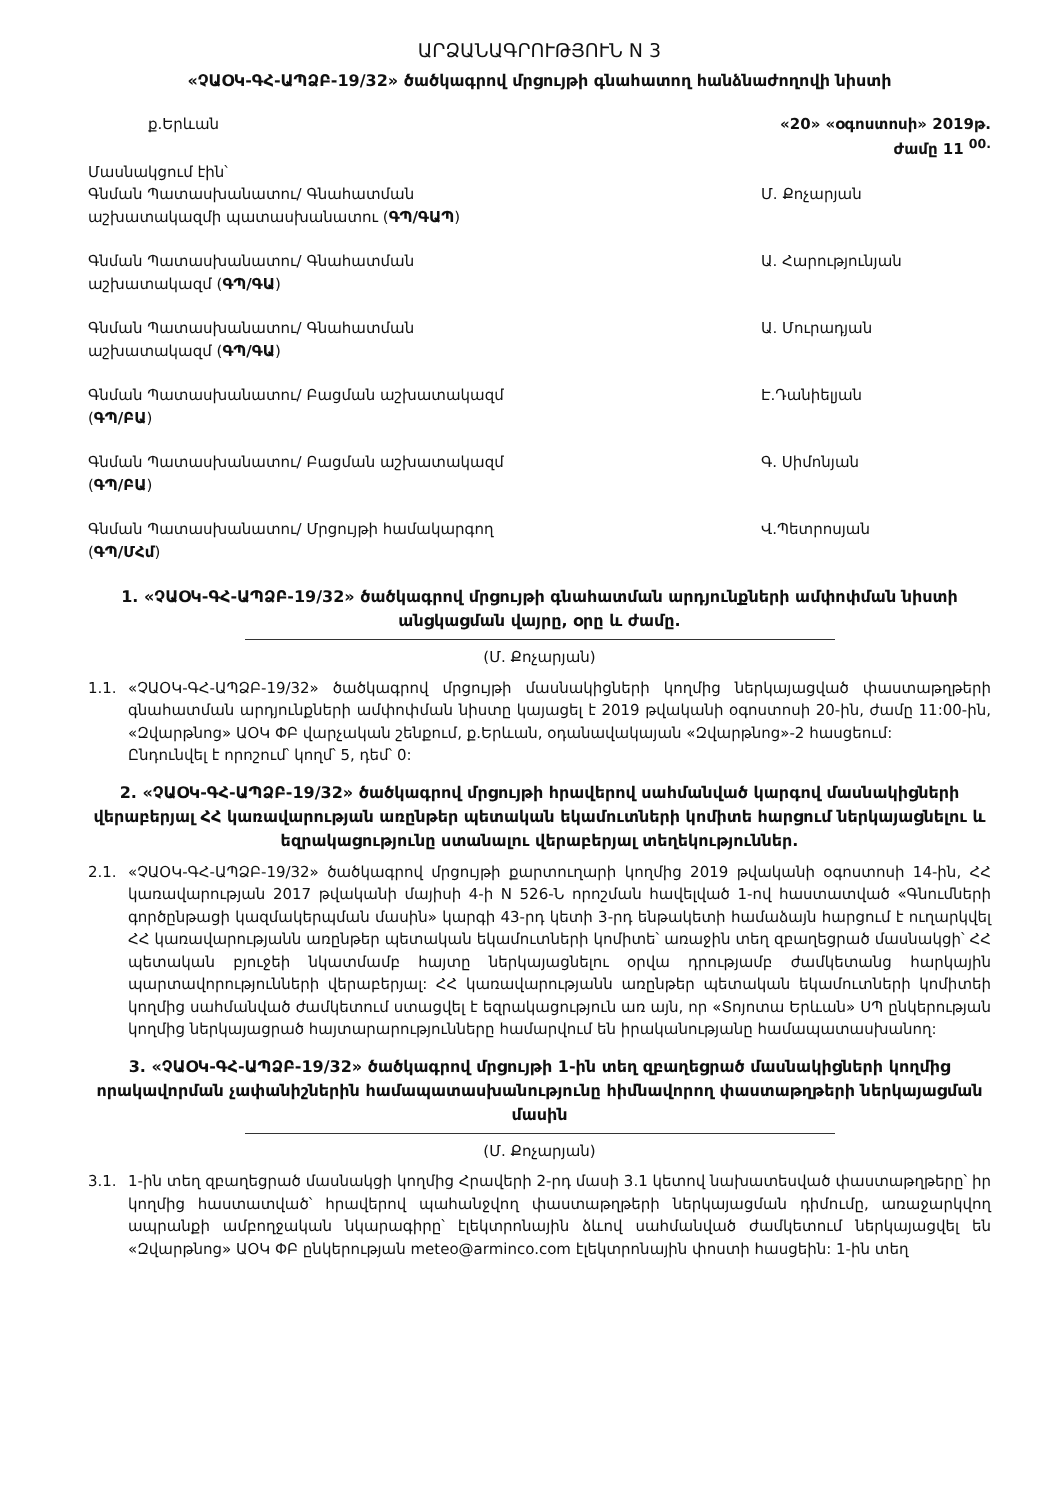ԱՐՁԱՆԱԳՐՈՒԹՅՈՒՆ N 3
«ՉԱՕԿ-ԳՀ-ԱՊՁԲ-19/32» ծածկագրով մրցույթի գնահատող հանձնաժողովի նիստի
ք.Երևան «20» «օգոստոսի» 2019թ.
ժամը 11 <sup>00.</sup>
Մասնակցում էին՝
Գնման Պատասխանատու/ Գնահատման աշխատակազմի պատասխանատու (ԳՊ/ԳԱՊ)
Մ. Քոչարյան
Գնման Պատասխանատու/ Գնահատման աշխատակազմ (ԳՊ/ԳԱ) Ա. Հարությունյան
Գնման Պատասխանատու/ Գնահատման աշխատակազմ (ԳՊ/ԳԱ) Ա. Մուրադյան
Գնման Պատասխանատու/ Բացման աշխատակազմ (ԳՊ/ԲԱ) Է.Դանիելյան
Գնման Պատասխանատու/ Բացման աշխատակազմ (ԳՊ/ԲԱ) Գ. Սիմոնյան
Գնման Պատասխանատու/ Մրցույթի համակարգող (ԳՊ/ՄՀմ) Վ.Պետրոսյան
1. «ՉԱՕԿ-ԳՀ-ԱՊՁԲ-19/32» ծածկագրով մրցույթի գնահատման արդյունքների ամփոփման նիստի անցկացման վայրը, օրը և ժամը.
(Մ. Քոչարյան)
1.1. «ՉԱՕԿ-ԳՀ-ԱՊՁԲ-19/32» ծածկագրով մրցույթի մասնակիցների կողմից ներկայացված փաստաթղթերի գնահատման արդյունքների ամփոփման նիստը կայացել է 2019 թվականի օգոստոսի 20-ին, ժամը 11:00-ին, «Զվարթնոց» ԱՕԿ ՓԲ վարչական շենքում, ք.Երևան, օդանավակայան «Զվարթնոց»-2 հասցեում:
Ընդունվել է որոշում՝ կողմ՝ 5, դեմ՝ 0:
2. «ՉԱՕԿ-ԳՀ-ԱՊՁԲ-19/32» ծածկագրով մրցույթի հրավերով սահմանված կարգով մասնակիցների վերաբերյալ ՀՀ կառավարության առընթեր պետական եկամուտների կոմիտե հարցում ներկայացնելու և եզրակացությունը ստանալու վերաբերյալ տեղեկություններ.
2.1. «ՉԱՕԿ-ԳՀ-ԱՊՁԲ-19/32» ծածկագրով մրցույթի քարտուղարի կողմից 2019 թվականի օգոստոսի 14-ին, ՀՀ կառավարության 2017 թվականի մայիսի 4-ի N 526-Ն որոշման հավելված 1-ով հաստատված «Գնումների գործընթացի կազմակերպման մասին» կարգի 43-րդ կետի 3-րդ ենթակետի համաձայն հարցում է ուղարկվել ՀՀ կառավարությանն առընթեր պետական եկամուտների կոմիտե՝ առաջին տեղ զբաղեցրած մասնակցի՝ ՀՀ պետական բյուջեի նկատմամբ հայտը ներկայացնելու օրվա դրությամբ ժամկետանց հարկային պարտավորությունների վերաբերյալ: ՀՀ կառավարությանն առընթեր պետական եկամուտների կոմիտեի կողմից սահմանված ժամկետում ստացվել է եզրակացություն առ այն, որ «Տոյոտա Երևան» ՍՊ ընկերության կողմից ներկայացրած հայտարարությունները համարվում են իրականությանը համապատասխանող:
3. «ՉԱՕԿ-ԳՀ-ԱՊՁԲ-19/32» ծածկագրով մրցույթի 1-ին տեղ զբաղեցրած մասնակիցների կողմից որակավորման չափանիշներին համապատասխանությունը հիմնավորող փաստաթղթերի ներկայացման մասին
(Մ. Քոչարյան)
3.1. 1-ին տեղ զբաղեցրած մասնակցի կողմից Հրավերի 2-րդ մասի 3.1 կետով նախատեսված փաստաթղթերը՝ իր կողմից հաստատված՝ հրավերով պահանջվող փաստաթղթերի ներկայացման դիմումը, առաջարկվող ապրանքի ամբողջական նկարագիրը՝ էլեկտրոնային ձևով սահմանված ժամկետում ներկայացվել են «Զվարթնոց» ԱՕԿ ՓԲ ընկերության meteo@arminco.com էլեկտրոնային փոստի հասցեին: 1-ին տեղ